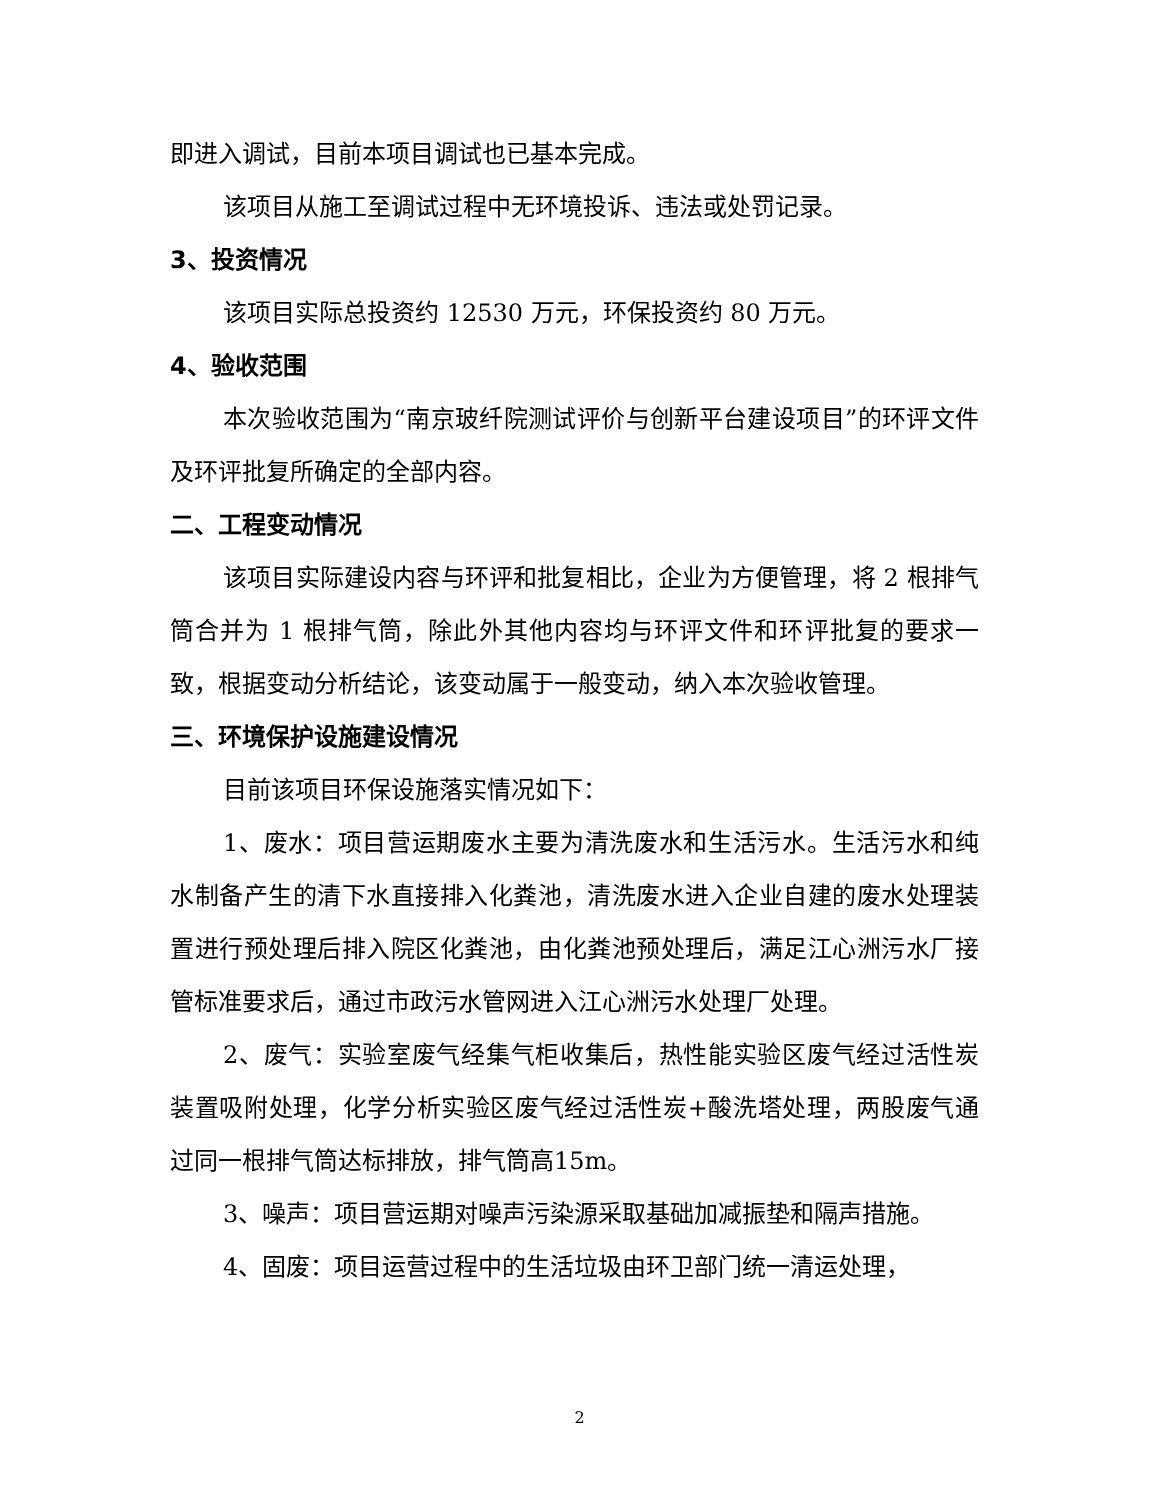即进入调试，目前本项目调试也已基本完成。
该项目从施工至调试过程中无环境投诉、违法或处罚记录。
3、投资情况
该项目实际总投资约 12530 万元，环保投资约 80 万元。
4、验收范围
本次验收范围为“南京玻纤院测试评价与创新平台建设项目”的环评文件及环评批复所确定的全部内容。
二、工程变动情况
该项目实际建设内容与环评和批复相比，企业为方便管理，将 2 根排气筒合并为 1 根排气筒，除此外其他内容均与环评文件和环评批复的要求一致，根据变动分析结论，该变动属于一般变动，纳入本次验收管理。
三、环境保护设施建设情况
目前该项目环保设施落实情况如下：
1、废水：项目营运期废水主要为清洗废水和生活污水。生活污水和纯水制备产生的清下水直接排入化粪池，清洗废水进入企业自建的废水处理装置进行预处理后排入院区化粪池，由化粪池预处理后，满足江心洲污水厂接管标准要求后，通过市政污水管网进入江心洲污水处理厂处理。
2、废气：实验室废气经集气柜收集后，热性能实验区废气经过活性炭装置吸附处理，化学分析实验区废气经过活性炭+酸洗塔处理，两股废气通过同一根排气筒达标排放，排气筒高15m。
3、噪声：项目营运期对噪声污染源采取基础加减振垫和隔声措施。
4、固废：项目运营过程中的生活垃圾由环卫部门统一清运处理，
2